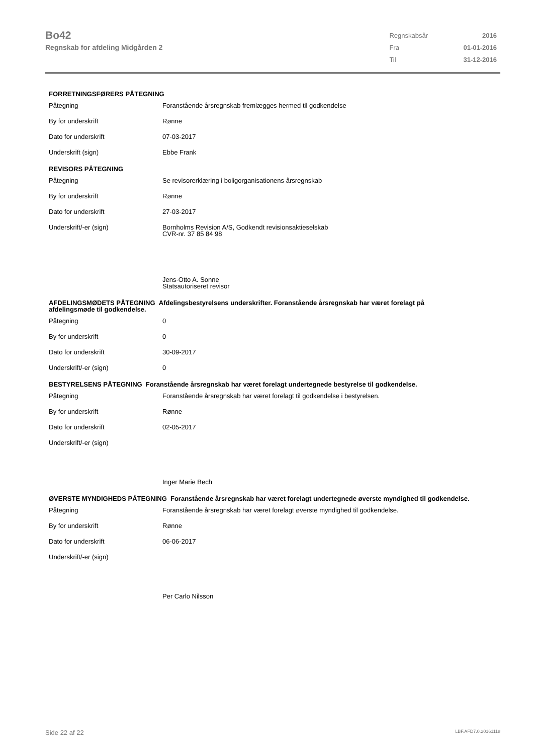Bo42
Regnskab for afdeling Midgården 2
| Regnskabsår | 2016 |
| Fra | 01-01-2016 |
| Til | 31-12-2016 |
FORRETNINGSFØRERS PÅTEGNING
| Påtegning | Foranstående årsregnskab fremlægges hermed til godkendelse |
| By for underskrift | Rønne |
| Dato for underskrift | 07-03-2017 |
| Underskrift (sign) | Ebbe Frank |
REVISORS PÅTEGNING
| Påtegning | Se revisorerklæring i boligorganisationens årsregnskab |
| By for underskrift | Rønne |
| Dato for underskrift | 27-03-2017 |
| Underskrift/-er (sign) | Bornholms Revision A/S, Godkendt revisionsaktieselskab CVR-nr. 37 85 84 98 Jens-Otto A. Sonne Statsautoriseret revisor |
AFDELINGSMØDETS PÅTEGNING Afdelingsbestyrelsens underskrifter. Foranstående årsregnskab har været forelagt på afdelingsmøde til godkendelse.
| Påtegning | 0 |
| By for underskrift | 0 |
| Dato for underskrift | 30-09-2017 |
| Underskrift/-er (sign) | 0 |
BESTYRELSENS PÅTEGNING Foranstående årsregnskab har været forelagt undertegnede bestyrelse til godkendelse.
| Påtegning | Foranstående årsregnskab har været forelagt til godkendelse i bestyrelsen. |
| By for underskrift | Rønne |
| Dato for underskrift | 02-05-2017 |
| Underskrift/-er (sign) | Inger Marie Bech |
ØVERSTE MYNDIGHEDS PÅTEGNING Foranstående årsregnskab har været forelagt undertegnede øverste myndighed til godkendelse.
| Påtegning | Foranstående årsregnskab har været forelagt øverste myndighed til godkendelse. |
| By for underskrift | Rønne |
| Dato for underskrift | 06-06-2017 |
| Underskrift/-er (sign) | Per Carlo Nilsson |
Side 22 af 22 LBF.AFD7.0.20161118